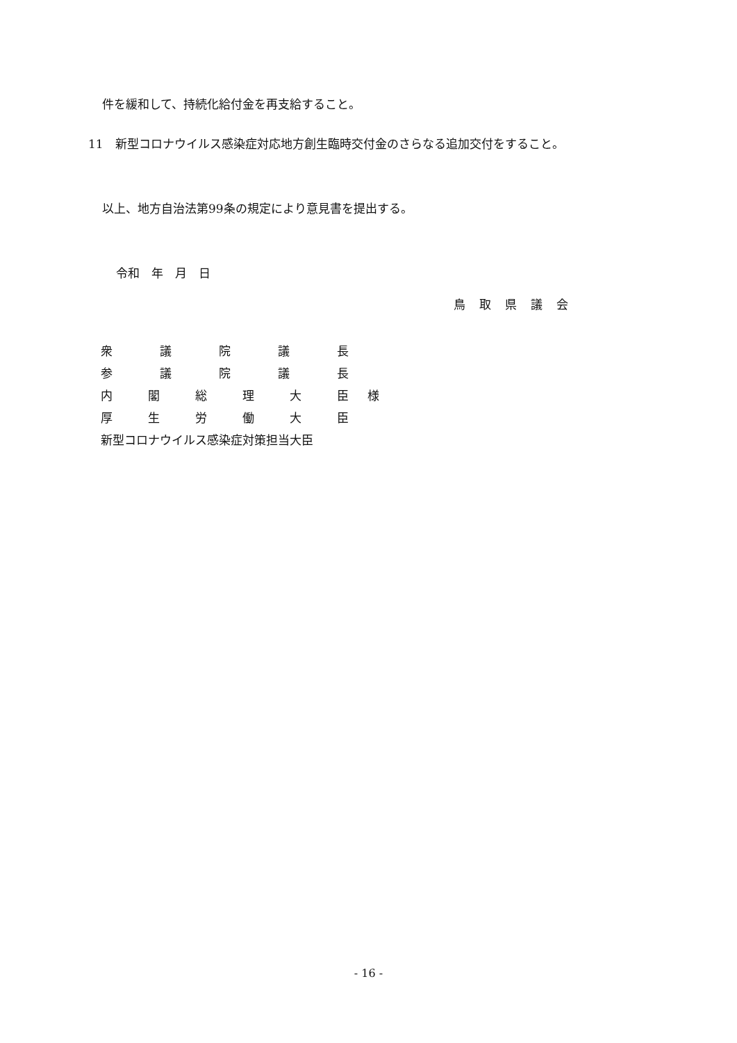件を緩和して、持続化給付金を再支給すること。
11　新型コロナウイルス感染症対応地方創生臨時交付金のさらなる追加交付をすること。
以上、地方自治法第99条の規定により意見書を提出する。
令和　年　月　日
鳥取県議会
衆議院議長
参議院議長
内閣総理大臣様
厚生労働大臣
新型コロナウイルス感染症対策担当大臣
- 16 -